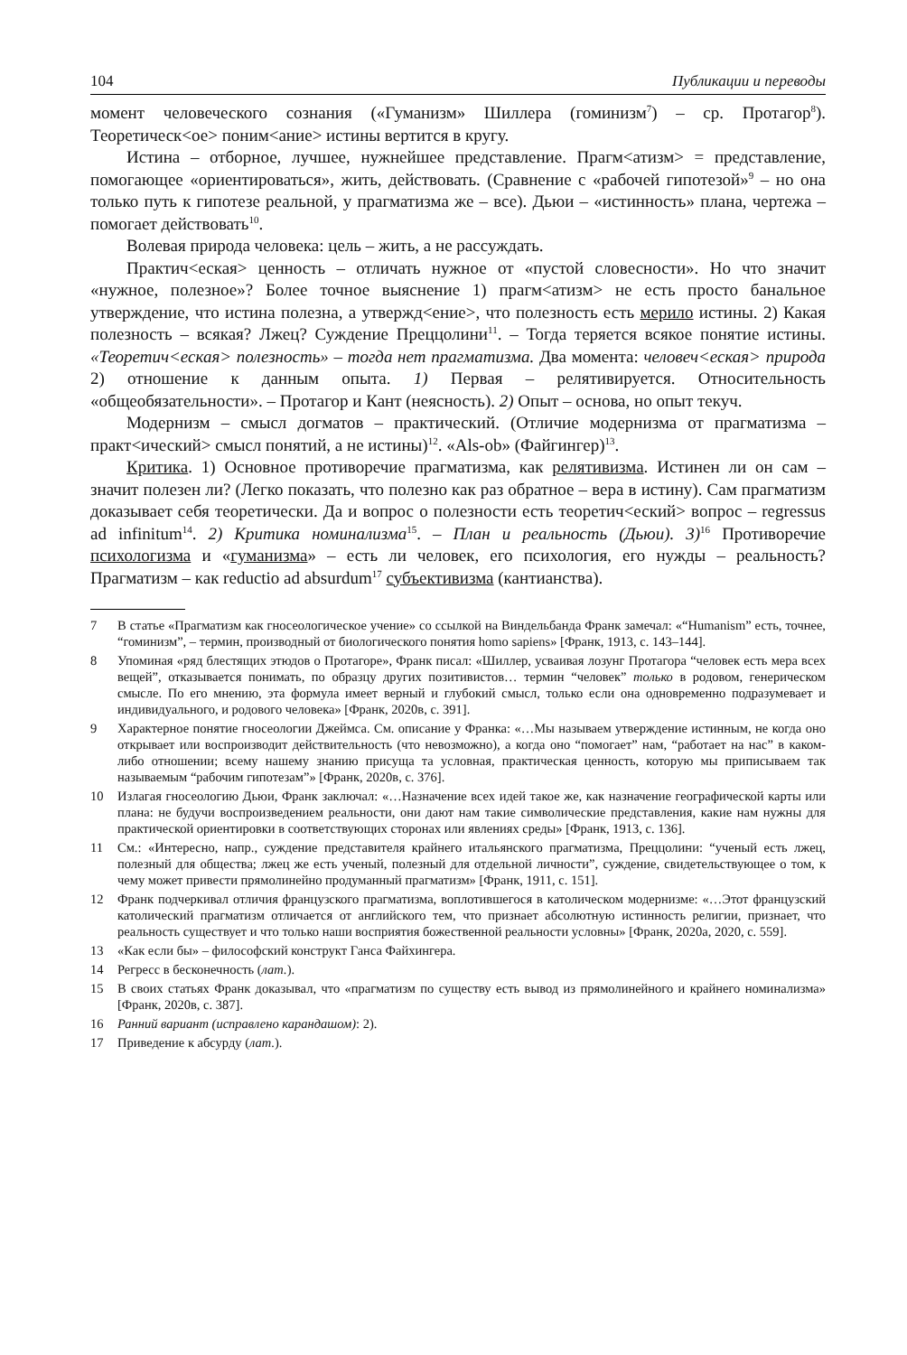104 Публикации и переводы
момент человеческого сознания («Гуманизм» Шиллера (гоминизм<sup>7</sup>) – ср. Протагор<sup>8</sup>). Теоретическ<ое> поним<ание> истины вертится в кругу.
Истина – отборное, лучшее, нужнейшее представление. Прагм<атизм> = представление, помогающее «ориентироваться», жить, действовать. (Сравнение с «рабочей гипотезой»<sup>9</sup> – но она только путь к гипотезе реальной, у прагматизма же – все). Дьюи – «истинность» плана, чертежа – помогает действовать<sup>10</sup>.
Волевая природа человека: цель – жить, а не рассуждать.
Практич<еская> ценность – отличать нужное от «пустой словесности». Но что значит «нужное, полезное»? Более точное выяснение 1) прагм<атизм> не есть просто банальное утверждение, что истина полезна, а утвержд<ение>, что полезность есть мерило истины. 2) Какая полезность – всякая? Лжец? Суждение Преццолини<sup>11</sup>. – Тогда теряется всякое понятие истины. «Теоретич<еская> полезность» – тогда нет прагматизма. Два момента: человеч<еская> природа 2) отношение к данным опыта. 1) Первая – релятивируется. Относительность «общеобязательности». – Протагор и Кант (неясность). 2) Опыт – основа, но опыт текуч.
Модернизм – смысл догматов – практический. (Отличие модернизма от прагматизма – практ<ический> смысл понятий, а не истины)<sup>12</sup>. «Als-ob» (Файгингер)<sup>13</sup>.
Критика. 1) Основное противоречие прагматизма, как релятивизма. Истинен ли он сам – значит полезен ли? (Легко показать, что полезно как раз обратное – вера в истину). Сам прагматизм доказывает себя теоретически. Да и вопрос о полезности есть теоретич<еский> вопрос – regressus ad infinitum<sup>14</sup>. 2) Критика номинализма<sup>15</sup>. – План и реальность (Дьюи). 3)<sup>16</sup> Противоречие психологизма и «гуманизма» – есть ли человек, его психология, его нужды – реальность? Прагматизм – как reductio ad absurdum<sup>17</sup> субъективизма (кантианства).
7 В статье «Прагматизм как гносеологическое учение» со ссылкой на Виндельбанда Франк замечал: «“Humanism” есть, точнее, “гоминизм”, – термин, производный от биологического понятия homo sapiens» [Франк, 1913, с. 143–144].
8 Упоминая «ряд блестящих этюдов о Протагоре», Франк писал: «Шиллер, усваивая лозунг Протагора “человек есть мера всех вещей”, отказывается понимать, по образцу других позитивистов… термин “человек” только в родовом, генерическом смысле. По его мнению, эта формула имеет верный и глубокий смысл, только если она одновременно подразумевает и индивидуального, и родового человека» [Франк, 2020в, с. 391].
9 Характерное понятие гносеологии Джеймса. См. описание у Франка: «…Мы называем утверждение истинным, не когда оно открывает или воспроизводит действительность (что невозможно), а когда оно “помогает” нам, “работает на нас” в каком-либо отношении; всему нашему знанию присуща та условная, практическая ценность, которую мы приписываем так называемым “рабочим гипотезам”» [Франк, 2020в, с. 376].
10 Излагая гносеологию Дьюи, Франк заключал: «…Назначение всех идей такое же, как назначение географической карты или плана: не будучи воспроизведением реальности, они дают нам такие символические представления, какие нам нужны для практической ориентировки в соответствующих сторонах или явлениях среды» [Франк, 1913, с. 136].
11 См.: «Интересно, напр., суждение представителя крайнего итальянского прагматизма, Преццолини: “ученый есть лжец, полезный для общества; лжец же есть ученый, полезный для отдельной личности”, суждение, свидетельствующее о том, к чему может привести прямолинейно продуманный прагматизм» [Франк, 1911, с. 151].
12 Франк подчеркивал отличия французского прагматизма, воплотившегося в католическом модернизме: «…Этот французский католический прагматизм отличается от английского тем, что признает абсолютную истинность религии, признает, что реальность существует и что только наши восприятия божественной реальности условны» [Франк, 2020а, 2020, с. 559].
13 «Как если бы» – философский конструкт Ганса Файхингера.
14 Регресс в бесконечность (лат.).
15 В своих статьях Франк доказывал, что «прагматизм по существу есть вывод из прямолинейного и крайнего номинализма» [Франк, 2020в, с. 387].
16 Ранний вариант (исправлено карандашом): 2).
17 Приведение к абсурду (лат.).